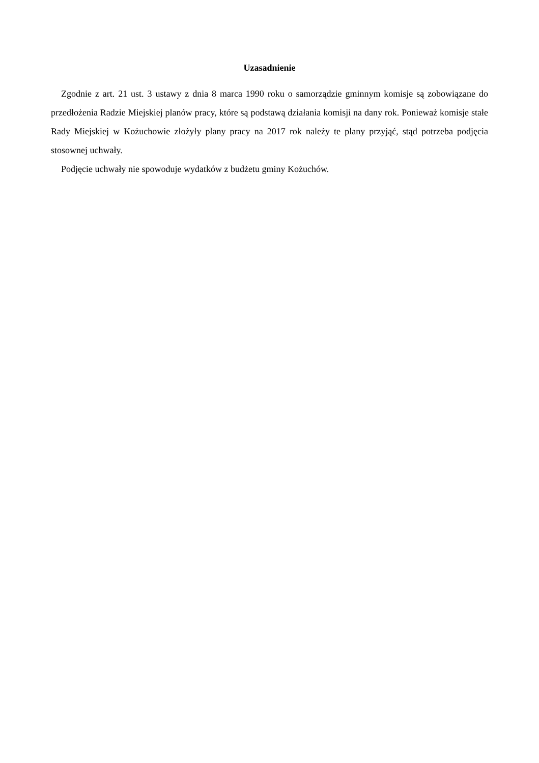Uzasadnienie
Zgodnie z art. 21 ust. 3 ustawy z dnia 8 marca 1990 roku o samorządzie gminnym komisje są zobowiązane do przedłożenia Radzie Miejskiej planów pracy, które są podstawą działania komisji na dany rok. Ponieważ komisje stałe Rady Miejskiej w Kożuchowie złożyły plany pracy na 2017 rok należy te plany przyjąć, stąd potrzeba podjęcia stosownej uchwały.
Podjęcie uchwały nie spowoduje wydatków z budżetu gminy Kożuchów.